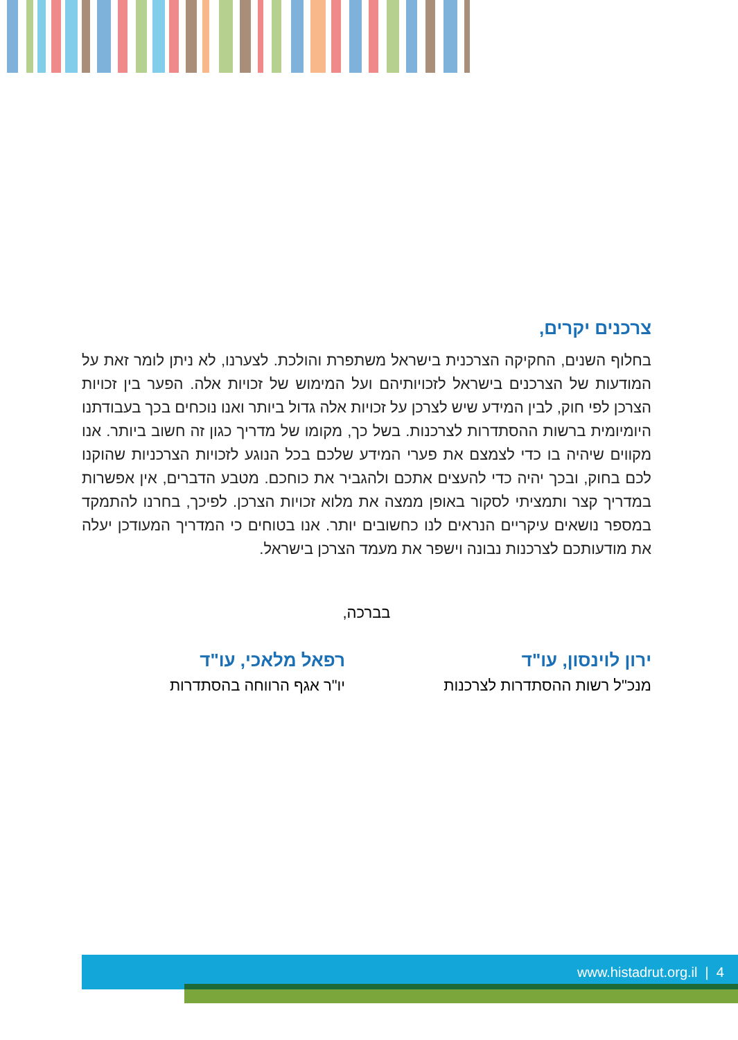צרכנים יקרים,
בחלוף השנים, החקיקה הצרכנית בישראל משתפרת והולכת. לצערנו, לא ניתן לומר זאת על המודעות של הצרכנים בישראל לזכויותיהם ועל המימוש של זכויות אלה. הפער בין זכויות הצרכן לפי חוק, לבין המידע שיש לצרכן על זכויות אלה גדול ביותר ואנו נוכחים בכך בעבודתנו היומיומית ברשות ההסתדרות לצרכנות. בשל כך, מקומו של מדריך כגון זה חשוב ביותר. אנו מקווים שיהיה בו כדי לצמצם את פערי המידע שלכם בכל הנוגע לזכויות הצרכניות שהוקנו לכם בחוק, ובכך יהיה כדי להעצים אתכם ולהגביר את כוחכם. מטבע הדברים, אין אפשרות במדריך קצר ותמציתי לסקור באופן ממצה את מלוא זכויות הצרכן. לפיכך, בחרנו להתמקד במספר נושאים עיקריים הנראים לנו כחשובים יותר. אנו בטוחים כי המדריך המעודכן יעלה את מודעותכם לצרכנות נבונה וישפר את מעמד הצרכן בישראל.
בברכה,
ירון לוינסון, עו"ד
מנכ"ל רשות ההסתדרות לצרכנות
רפאל מלאכי, עו"ד
יו"ר אגף הרווחה בהסתדרות
www.histadrut.org.il | 4